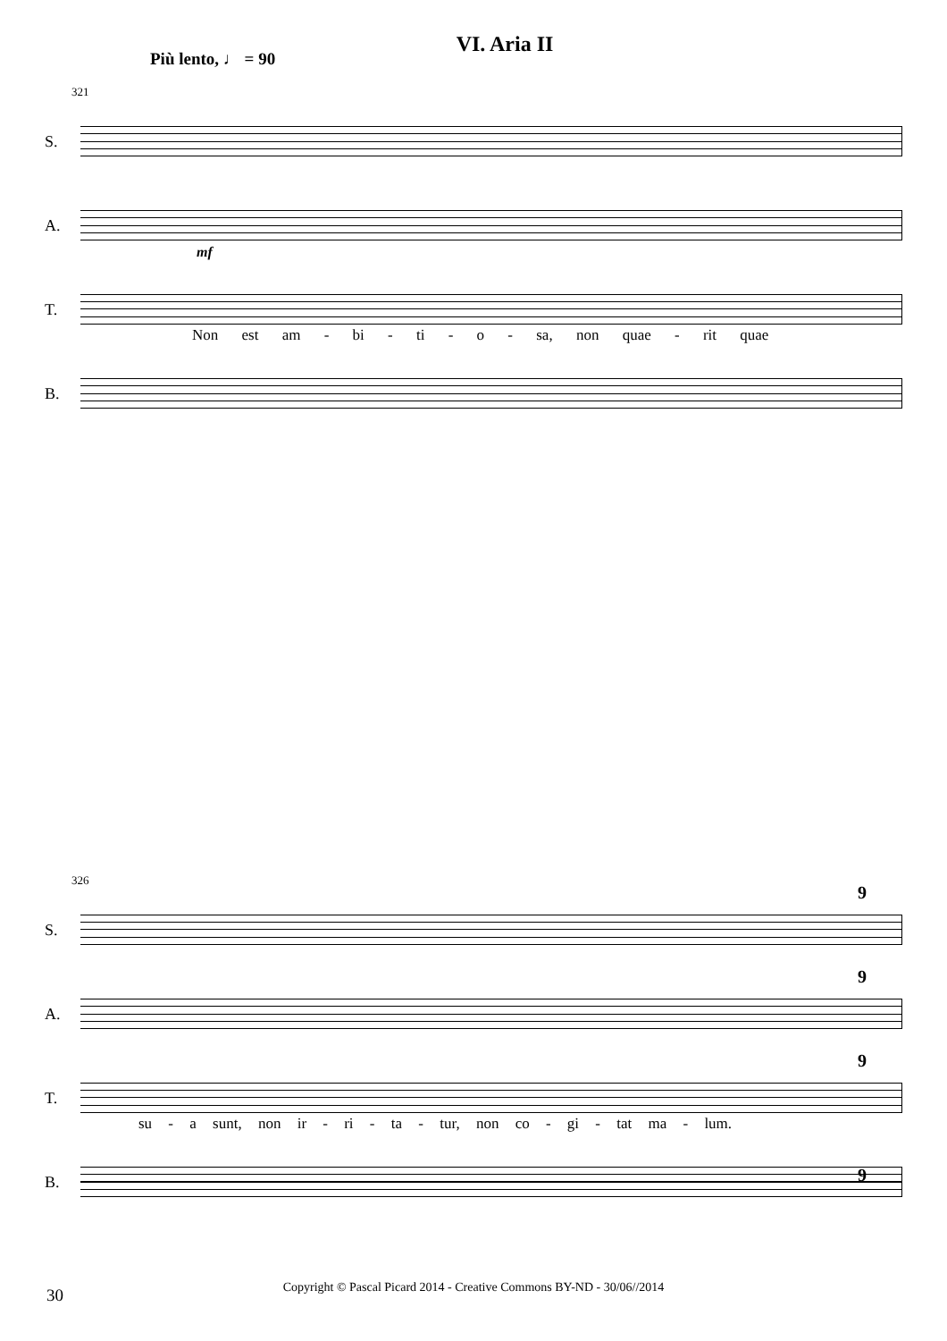VI. Aria II
Più lento, ♩ = 90
321
S.
A.
T.
mf
Non est am - bi - ti - o - sa, non quae - rit quae
B.
326
S.
9
A.
9
T.
9
su - a sunt, non ir - ri - ta - tur, non co - gi - tat ma - lum.
B.
9
Copyright © Pascal Picard 2014 - Creative Commons BY-ND - 30/06//2014 30